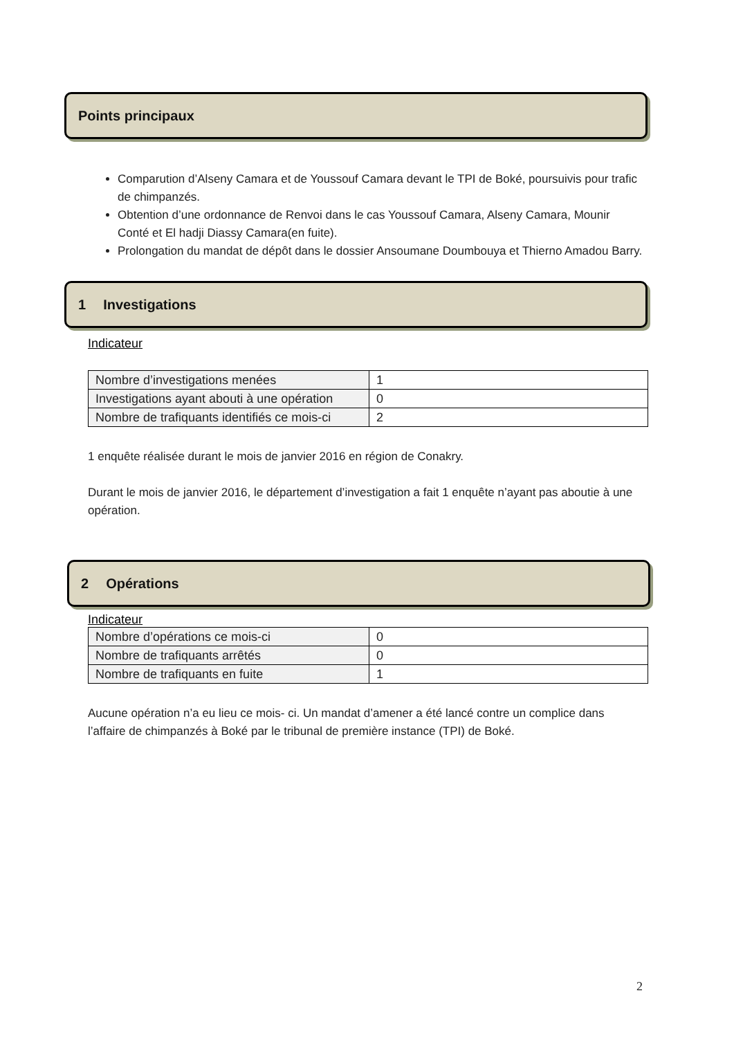Points principaux
Comparution d’Alseny Camara et de Youssouf Camara devant le TPI de Boké, poursuivis pour trafic de chimpanzés.
Obtention d’une ordonnance de Renvoi dans le cas Youssouf Camara, Alseny Camara, Mounir Conté et El hadji Diassy Camara(en fuite).
Prolongation du mandat de dépôt dans le dossier Ansoumane Doumbouya et Thierno Amadou Barry.
1 Investigations
Indicateur
| Nombre d’investigations menées | 1 |
| Investigations ayant abouti à une opération | 0 |
| Nombre de trafiquants identifiés ce mois-ci | 2 |
1 enquête réalisée durant le mois de janvier 2016 en région de Conakry.
Durant le mois de janvier 2016, le département d’investigation a fait 1 enquête n’ayant pas aboutie à une opération.
2 Opérations
Indicateur
| Nombre d’opérations ce mois-ci | 0 |
| Nombre de trafiquants arrêtés | 0 |
| Nombre de trafiquants en fuite | 1 |
Aucune opération n’a eu lieu ce mois- ci. Un mandat d’amener a été lancé contre un complice dans l’affaire de chimpanzés à Boké par le tribunal de première instance (TPI) de Boké.
2